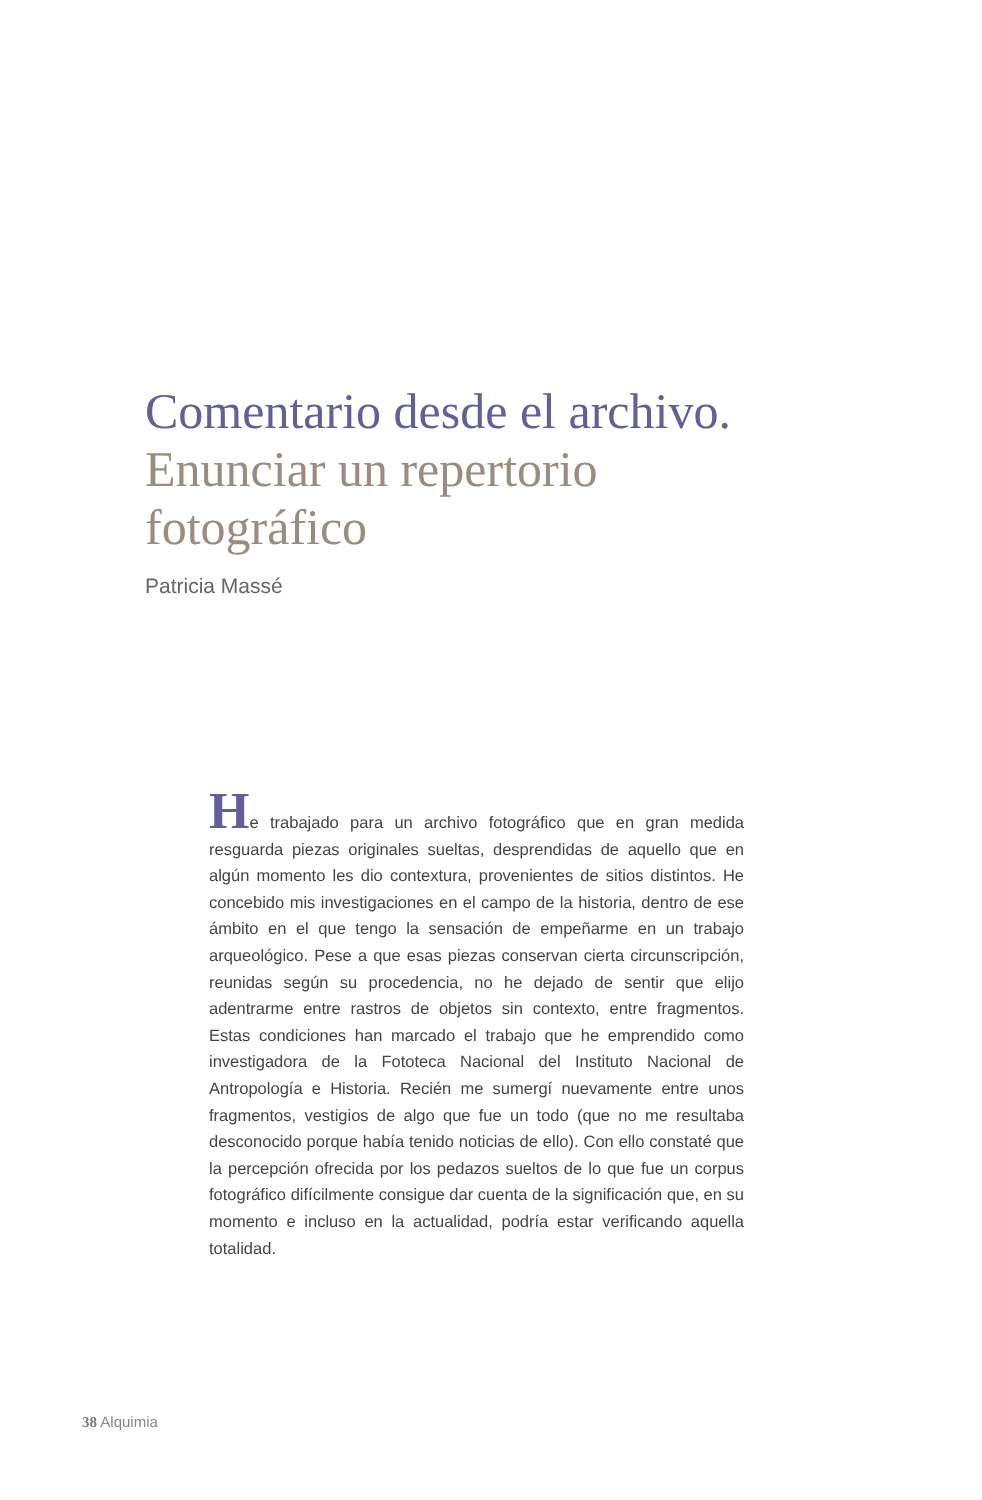Comentario desde el archivo.
Enunciar un repertorio
fotográfico
Patricia Massé
He trabajado para un archivo fotográfico que en gran medida resguarda piezas originales sueltas, desprendidas de aquello que en algún momento les dio contextura, provenientes de sitios distintos. He concebido mis investigaciones en el campo de la historia, dentro de ese ámbito en el que tengo la sensación de empeñarme en un trabajo arqueológico. Pese a que esas piezas conservan cierta circunscripción, reunidas según su procedencia, no he dejado de sentir que elijo adentrarme entre rastros de objetos sin contexto, entre fragmentos. Estas condiciones han marcado el trabajo que he emprendido como investigadora de la Fototeca Nacional del Instituto Nacional de Antropología e Historia. Recién me sumergí nuevamente entre unos fragmentos, vestigios de algo que fue un todo (que no me resultaba desconocido porque había tenido noticias de ello). Con ello constaté que la percepción ofrecida por los pedazos sueltos de lo que fue un corpus fotográfico difícilmente consigue dar cuenta de la significación que, en su momento e incluso en la actualidad, podría estar verificando aquella totalidad.
38 Alquimia